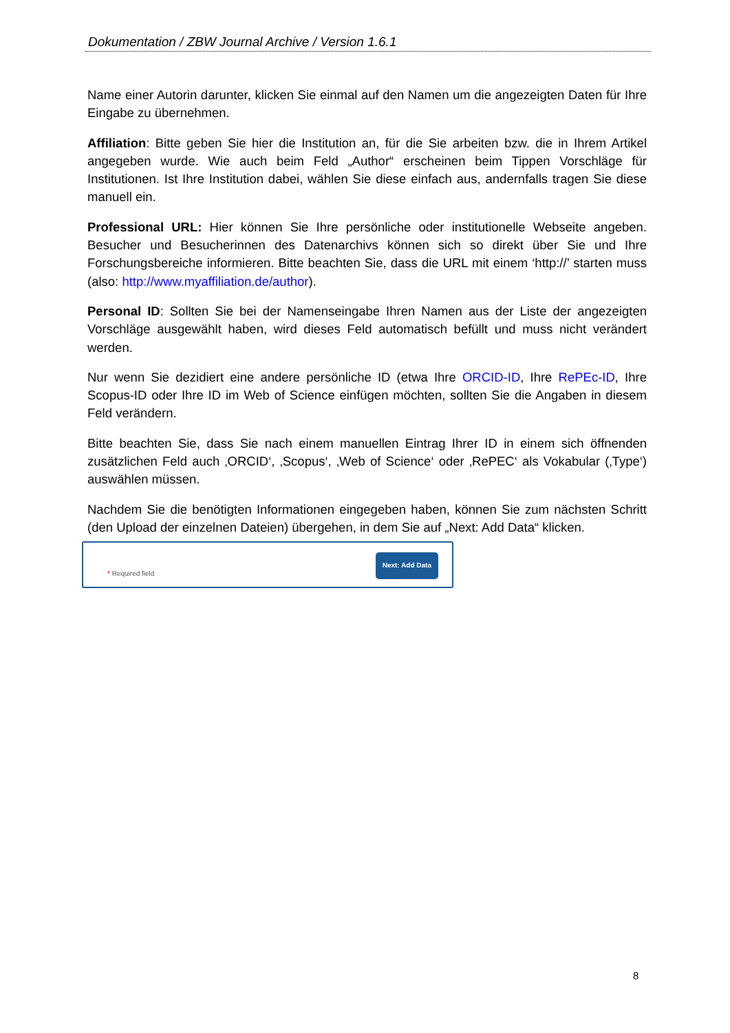Dokumentation / ZBW Journal Archive / Version 1.6.1
Name einer Autorin darunter, klicken Sie einmal auf den Namen um die angezeigten Daten für Ihre Eingabe zu übernehmen.
Affiliation: Bitte geben Sie hier die Institution an, für die Sie arbeiten bzw. die in Ihrem Artikel angegeben wurde. Wie auch beim Feld „Author“ erscheinen beim Tippen Vorschläge für Institutionen. Ist Ihre Institution dabei, wählen Sie diese einfach aus, andernfalls tragen Sie diese manuell ein.
Professional URL: Hier können Sie Ihre persönliche oder institutionelle Webseite angeben. Besucher und Besucherinnen des Datenarchivs können sich so direkt über Sie und Ihre Forschungsbereiche informieren. Bitte beachten Sie, dass die URL mit einem ‘http://’ starten muss (also: http://www.myaffiliation.de/author).
Personal ID: Sollten Sie bei der Namenseingabe Ihren Namen aus der Liste der angezeigten Vorschläge ausgewählt haben, wird dieses Feld automatisch befüllt und muss nicht verändert werden.
Nur wenn Sie dezidiert eine andere persönliche ID (etwa Ihre ORCID-ID, Ihre RePEc-ID, Ihre Scopus-ID oder Ihre ID im Web of Science einfügen möchten, sollten Sie die Angaben in diesem Feld verändern.
Bitte beachten Sie, dass Sie nach einem manuellen Eintrag Ihrer ID in einem sich öffnenden zusätzlichen Feld auch ‚ORCID‘, ‚Scopus‘, ‚Web of Science‘ oder ‚RePEC‘ als Vokabular (‚Type‘) auswählen müssen.
Nachdem Sie die benötigten Informationen eingegeben haben, können Sie zum nächsten Schritt (den Upload der einzelnen Dateien) übergehen, in dem Sie auf „Next: Add Data“ klicken.
* Required field
Next: Add Data
8